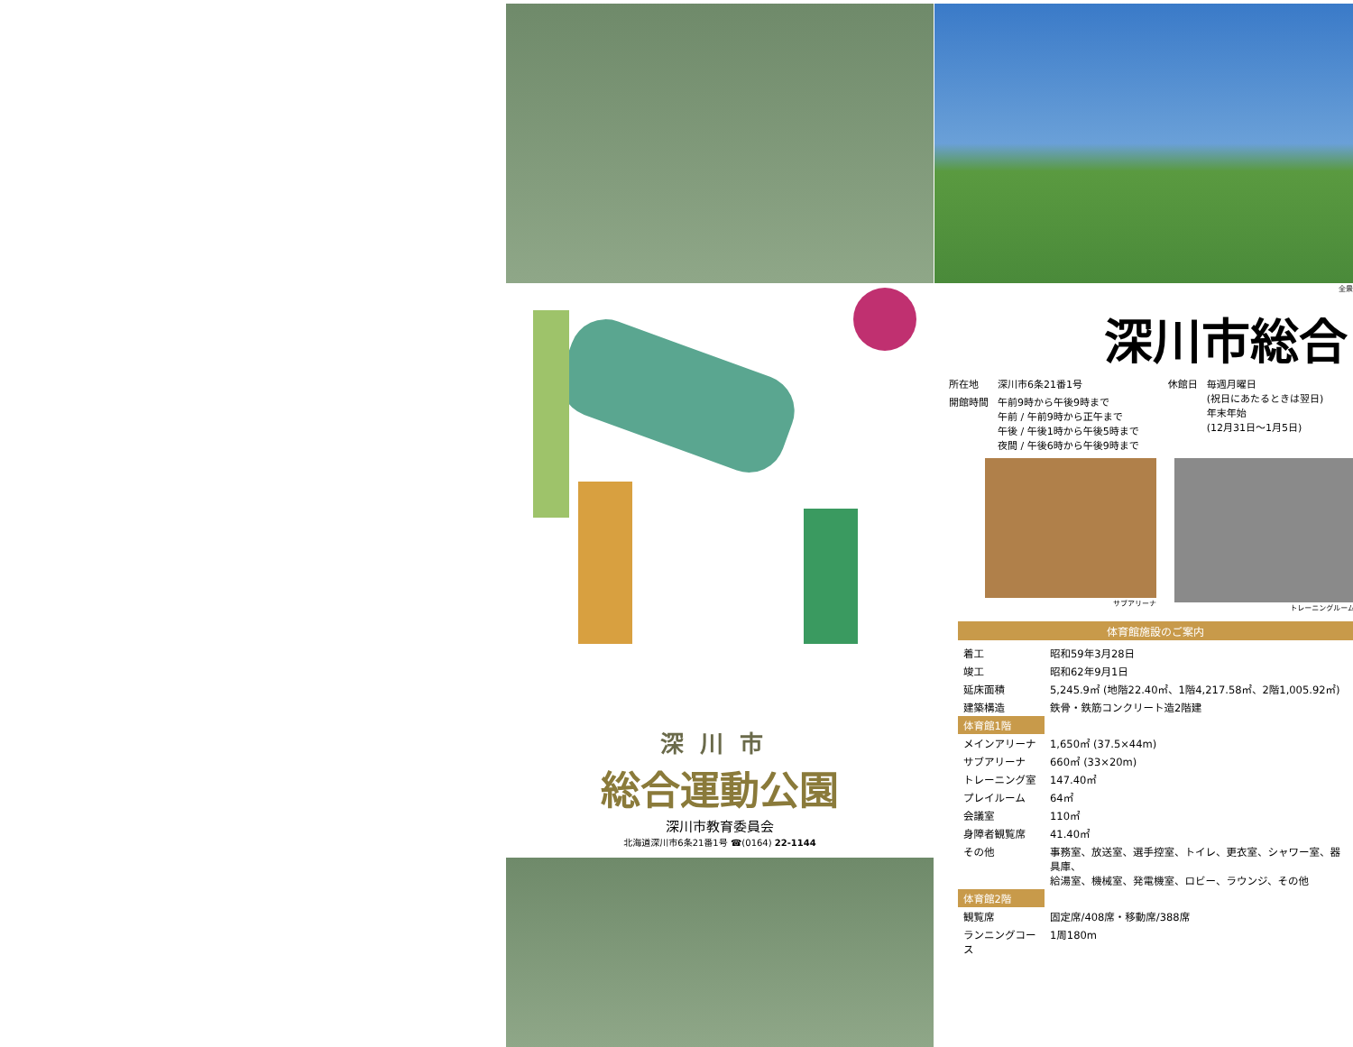深川市
総合運動公園
深川市教育委員会
北海道深川市6条21番1号 ☎(0164) 22-1144
全景
深川市総合
| 所在地 | 深川市6条21番1号 |
| 開館時間 | 午前9時から午後9時まで 午前 / 午前9時から正午まで 午後 / 午後1時から午後5時まで 夜間 / 午後6時から午後9時まで |
| 休館日 | 毎週月曜日 (祝日にあたるときは翌日) 年末年始 (12月31日〜1月5日) |
サブアリーナ トレーニングルーム
体育館施設のご案内
| 着工 | 昭和59年3月28日 |
| 竣工 | 昭和62年9月1日 |
| 延床面積 | 5,245.9㎡ (地階22.40㎡、1階4,217.58㎡、2階1,005.92㎡) |
| 建築構造 | 鉄骨・鉄筋コンクリート造2階建 |
| 体育館1階 | |
| メインアリーナ | 1,650㎡ (37.5×44m) |
| サブアリーナ | 660㎡ (33×20m) |
| トレーニング室 | 147.40㎡ |
| プレイルーム | 64㎡ |
| 会議室 | 110㎡ |
| 身障者観覧席 | 41.40㎡ |
| その他 | 事務室、放送室、選手控室、トイレ、更衣室、シャワー室、器具庫、 給湯室、機械室、発電機室、ロビー、ラウンジ、その他 |
| 体育館2階 | |
| 観覧席 | 固定席/408席・移動席/388席 |
| ランニングコース | 1周180m |